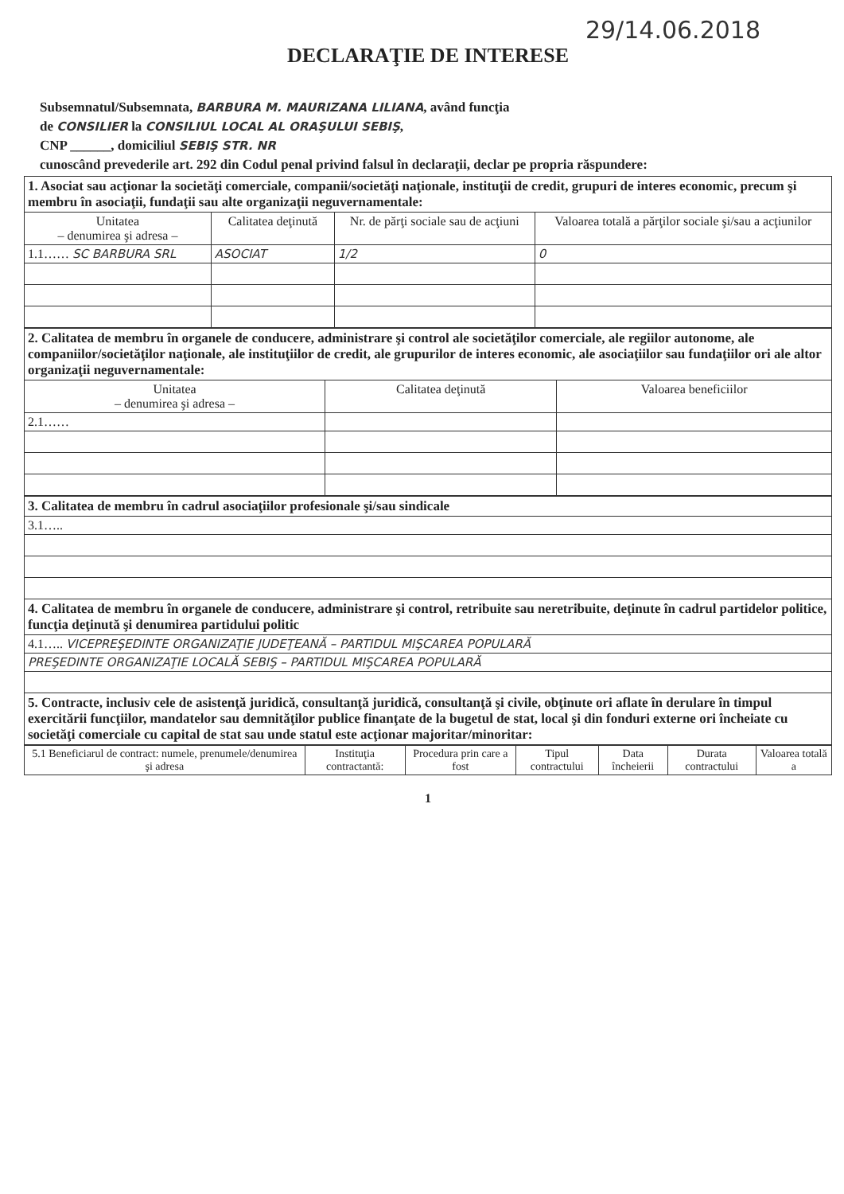29/14.06.2018
DECLARAŢIE DE INTERESE
Subsemnatul/Subsemnata, BARBURA M. MAURIZANA LILIANA, având funcţia
de CONSILIER la CONSILIUL LOCAL AL ORAŞULUI SEBIŞ,
CNP ______, domiciliul SEBIŞ STR. NR
cunoscând prevederile art. 292 din Codul penal privind falsul în declaraţii, declar pe propria răspundere:
| 1. Asociat sau acţionar la societăţi comerciale, companii/societăţi naţionale, instituţii de credit, grupuri de interes economic, precum şi membru în asociaţii, fundaţii sau alte organizaţii neguvernamentale: | | | |
| Unitatea – denumirea şi adresa – | Calitatea deţinută | Nr. de părţi sociale sau de acţiuni | Valoarea totală a părţilor sociale şi/sau a acţiunilor |
| 1.1…… SC BARBURA SRL | ASOCIAT | 1/2 | 0 |
| 2. Calitatea de membru în organele de conducere, administrare şi control ale societăţilor comerciale, ale regiilor autonome, ale companiilor/societăţilor naţionale, ale instituţiilor de credit, ale grupurilor de interes economic, ale asociaţiilor sau fundaţiilor ori ale altor organizaţii neguvernamentale: | | |
| Unitatea – denumirea şi adresa – | Calitatea deţinută | Valoarea beneficiilor |
| 2.1…… | | |
| 3. Calitatea de membru în cadrul asociaţiilor profesionale şi/sau sindicale |
| 3.1….. |
| 4. Calitatea de membru în organele de conducere, administrare şi control, retribuite sau neretribuite, deţinute în cadrul partidelor politice, funcţia deţinută şi denumirea partidului politic |
| 4.1….. VICEPREŞEDINTE ORGANIZAŢIE JUDEŢEANĂ – PARTIDUL MIŞCAREA POPULARĂ |
| PREŞEDINTE ORGANIZAŢIE LOCALĂ SEBIŞ – PARTIDUL MIŞCAREA POPULARĂ |
| 5. Contracte, inclusiv cele de asistenţă juridică, consultanţă juridică, consultanţă şi civile, obţinute ori aflate în derulare în timpul exercitării funcţiilor, mandatelor sau demnităţilor publice finanţate de la bugetul de stat, local şi din fonduri externe ori încheiate cu societăţi comerciale cu capital de stat sau unde statul este acţionar majoritar/minoritar: |
| 5.1 Beneficiarul de contract: numele, prenumele/denumirea şi adresa | Instituţia contractantă: | Procedura prin care a fost | Tipul contractului | Data încheierii | Durata contractului | Valoarea totală a |
| --- | --- | --- | --- | --- | --- | --- |
1